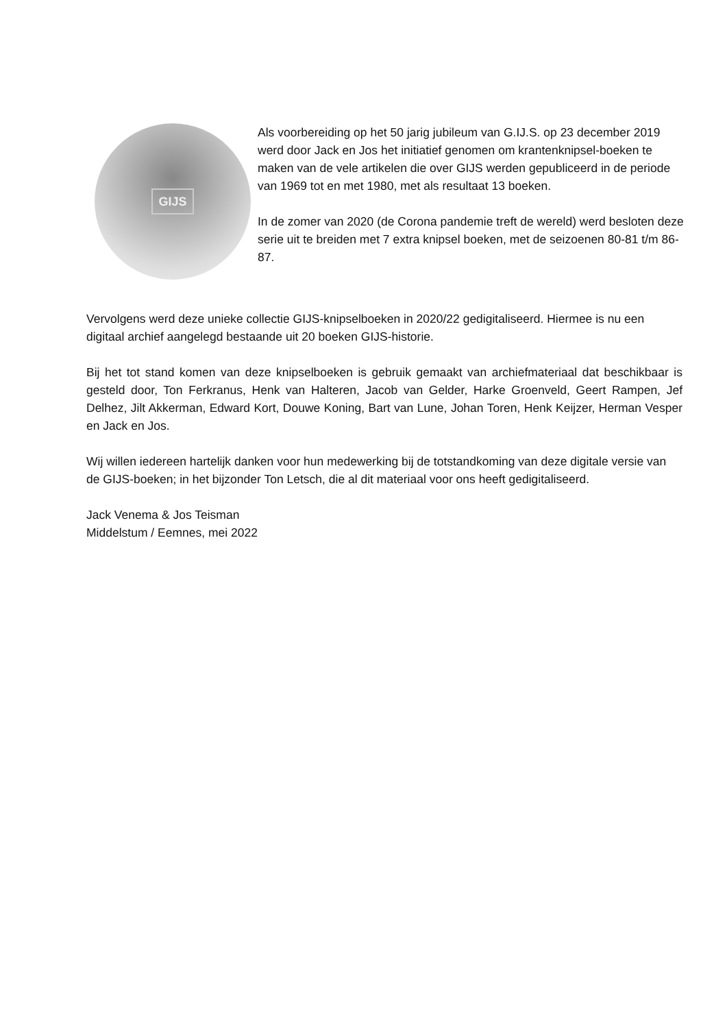GIJS
Als voorbereiding op het 50 jarig jubileum van G.IJ.S. op 23 december 2019 werd door Jack en Jos het initiatief genomen om krantenknipsel-boeken te maken van de vele artikelen die over GIJS werden gepubliceerd in de periode van 1969 tot en met 1980, met als resultaat 13 boeken.
In de zomer van 2020 (de Corona pandemie treft de wereld) werd besloten deze serie uit te breiden met 7 extra knipsel boeken, met de seizoenen 80-81 t/m 86-87.
Vervolgens werd deze unieke collectie GIJS-knipselboeken in 2020/22 gedigitaliseerd. Hiermee is nu een digitaal archief aangelegd bestaande uit 20 boeken GIJS-historie.
Bij het tot stand komen van deze knipselboeken is gebruik gemaakt van archiefmateriaal dat beschikbaar is gesteld door, Ton Ferkranus, Henk van Halteren, Jacob van Gelder, Harke Groenveld, Geert Rampen, Jef Delhez, Jilt Akkerman, Edward Kort, Douwe Koning, Bart van Lune, Johan Toren, Henk Keijzer, Herman Vesper en Jack en Jos.
Wij willen iedereen hartelijk danken voor hun medewerking bij de totstandkoming van deze digitale versie van de GIJS-boeken; in het bijzonder Ton Letsch, die al dit materiaal voor ons heeft gedigitaliseerd.
Jack Venema & Jos Teisman
Middelstum / Eemnes, mei 2022